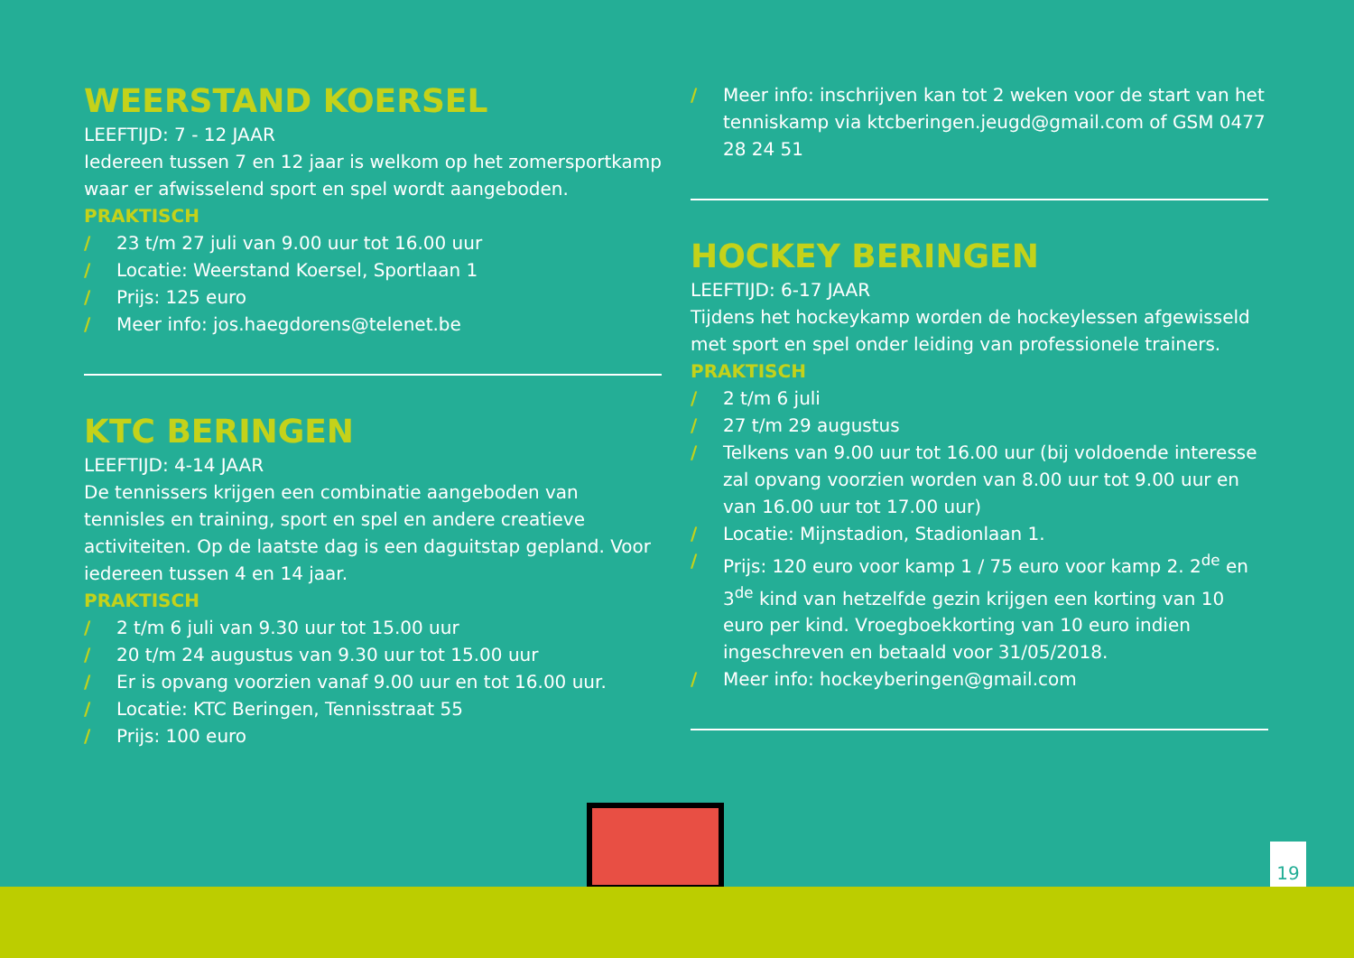WEERSTAND KOERSEL
LEEFTIJD: 7 - 12 JAAR
Iedereen tussen 7 en 12 jaar is welkom op het zomersportkamp waar er afwisselend sport en spel wordt aangeboden.
PRAKTISCH
/ 23 t/m 27 juli van 9.00 uur tot 16.00 uur
/ Locatie: Weerstand Koersel, Sportlaan 1
/ Prijs: 125 euro
/ Meer info: jos.haegdorens@telenet.be
KTC BERINGEN
LEEFTIJD: 4-14 JAAR
De tennissers krijgen een combinatie aangeboden van tennisles en training, sport en spel en andere creatieve activiteiten. Op de laatste dag is een daguitstap gepland. Voor iedereen tussen 4 en 14 jaar.
PRAKTISCH
/ 2 t/m 6 juli van 9.30 uur tot 15.00 uur
/ 20 t/m 24 augustus van 9.30 uur tot 15.00 uur
/ Er is opvang voorzien vanaf 9.00 uur en tot 16.00 uur.
/ Locatie: KTC Beringen, Tennisstraat 55
/ Prijs: 100 euro
/ Meer info: inschrijven kan tot 2 weken voor de start van het tenniskamp via ktcberingen.jeugd@gmail.com of GSM 0477 28 24 51
HOCKEY BERINGEN
LEEFTIJD: 6-17 JAAR
Tijdens het hockeykamp worden de hockeylessen afgewisseld met sport en spel onder leiding van professionele trainers.
PRAKTISCH
/ 2 t/m 6 juli
/ 27 t/m 29 augustus
/ Telkens van 9.00 uur tot 16.00 uur (bij voldoende interesse zal opvang voorzien worden van 8.00 uur tot 9.00 uur en van 16.00 uur tot 17.00 uur)
/ Locatie: Mijnstadion, Stadionlaan 1.
/ Prijs: 120 euro voor kamp 1 / 75 euro voor kamp 2. 2<sup>de</sup> en 3<sup>de</sup> kind van hetzelfde gezin krijgen een korting van 10 euro per kind. Vroegboekkorting van 10 euro indien ingeschreven en betaald voor 31/05/2018.
/ Meer info: hockeyberingen@gmail.com
19